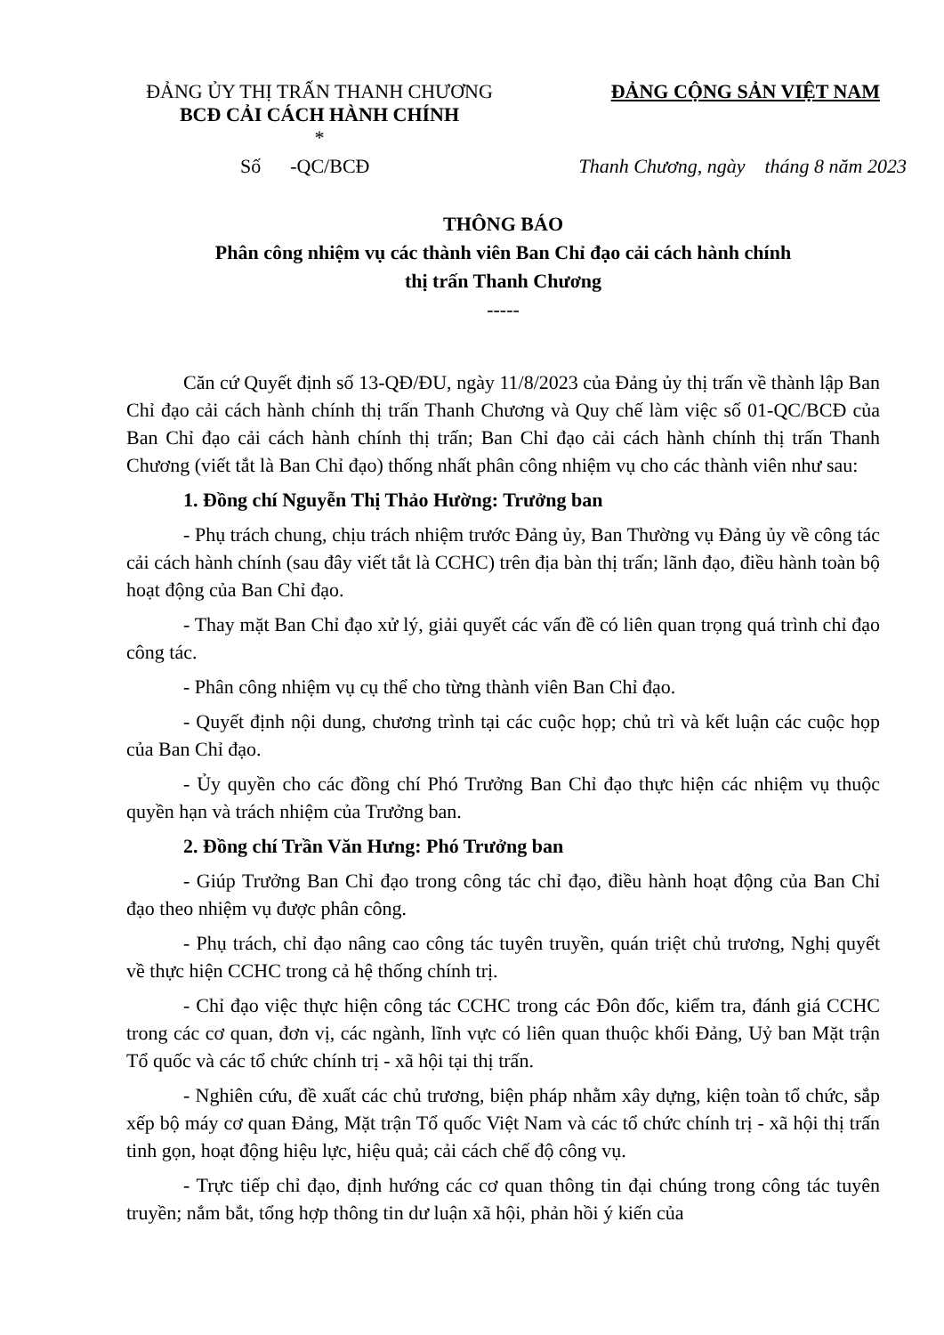ĐẢNG ỦY THỊ TRẤN THANH CHƯƠNG
BCĐ CẢI CÁCH HÀNH CHÍNH
*
ĐẢNG CỘNG SẢN VIỆT NAM
Số -QC/BCĐ Thanh Chương, ngày tháng 8 năm 2023
THÔNG BÁO
Phân công nhiệm vụ các thành viên Ban Chỉ đạo cải cách hành chính
thị trấn Thanh Chương
-----
Căn cứ Quyết định số 13-QĐ/ĐU, ngày 11/8/2023 của Đảng ủy thị trấn về thành lập Ban Chỉ đạo cải cách hành chính thị trấn Thanh Chương và Quy chế làm việc số 01-QC/BCĐ của Ban Chỉ đạo cải cách hành chính thị trấn; Ban Chỉ đạo cải cách hành chính thị trấn Thanh Chương (viết tắt là Ban Chỉ đạo) thống nhất phân công nhiệm vụ cho các thành viên như sau:
1. Đồng chí Nguyễn Thị Thảo Hường: Trưởng ban
- Phụ trách chung, chịu trách nhiệm trước Đảng ủy, Ban Thường vụ Đảng ủy về công tác cải cách hành chính (sau đây viết tắt là CCHC) trên địa bàn thị trấn; lãnh đạo, điều hành toàn bộ hoạt động của Ban Chỉ đạo.
- Thay mặt Ban Chỉ đạo xử lý, giải quyết các vấn đề có liên quan trọng quá trình chỉ đạo công tác.
- Phân công nhiệm vụ cụ thể cho từng thành viên Ban Chỉ đạo.
- Quyết định nội dung, chương trình tại các cuộc họp; chủ trì và kết luận các cuộc họp của Ban Chỉ đạo.
- Ủy quyền cho các đồng chí Phó Trưởng Ban Chỉ đạo thực hiện các nhiệm vụ thuộc quyền hạn và trách nhiệm của Trưởng ban.
2. Đồng chí Trần Văn Hưng: Phó Trưởng ban
- Giúp Trưởng Ban Chỉ đạo trong công tác chỉ đạo, điều hành hoạt động của Ban Chỉ đạo theo nhiệm vụ được phân công.
- Phụ trách, chỉ đạo nâng cao công tác tuyên truyền, quán triệt chủ trương, Nghị quyết về thực hiện CCHC trong cả hệ thống chính trị.
- Chỉ đạo việc thực hiện công tác CCHC trong các Đôn đốc, kiểm tra, đánh giá CCHC trong các cơ quan, đơn vị, các ngành, lĩnh vực có liên quan thuộc khối Đảng, Uỷ ban Mặt trận Tổ quốc và các tổ chức chính trị - xã hội tại thị trấn.
- Nghiên cứu, đề xuất các chủ trương, biện pháp nhằm xây dựng, kiện toàn tổ chức, sắp xếp bộ máy cơ quan Đảng, Mặt trận Tổ quốc Việt Nam và các tổ chức chính trị - xã hội thị trấn tinh gọn, hoạt động hiệu lực, hiệu quả; cải cách chế độ công vụ.
- Trực tiếp chỉ đạo, định hướng các cơ quan thông tin đại chúng trong công tác tuyên truyền; nắm bắt, tổng hợp thông tin dư luận xã hội, phản hồi ý kiến của